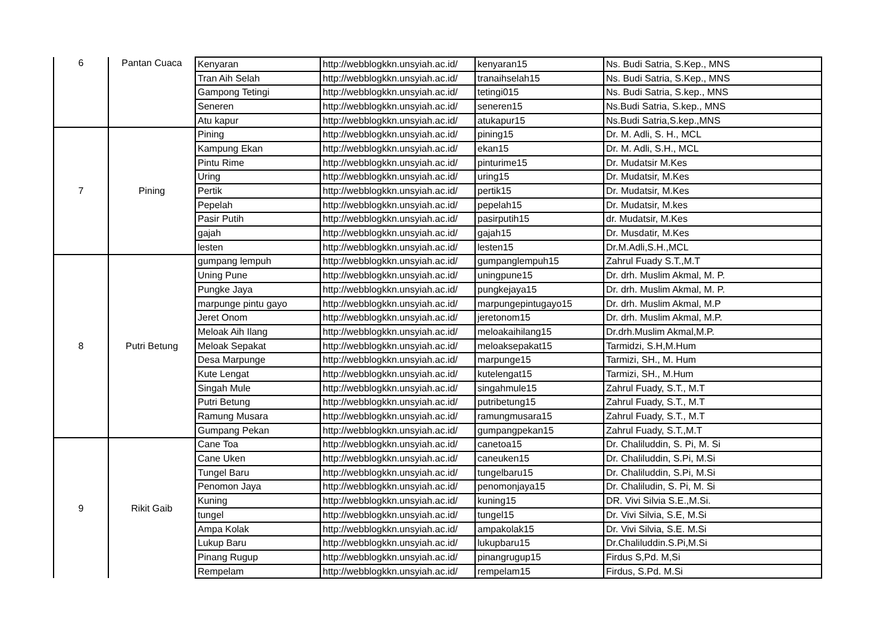| 6 | Pantan Cuaca | Kenyaran | http://webblogkkn.unsyiah.ac.id/ | kenyaran15 | Ns. Budi Satria, S.Kep., MNS |
| | | Tran Aih Selah | http://webblogkkn.unsyiah.ac.id/ | tranaihselah15 | Ns. Budi Satria, S.Kep., MNS |
| | | Gampong Tetingi | http://webblogkkn.unsyiah.ac.id/ | tetingi015 | Ns. Budi Satria, S.kep., MNS |
| | | Seneren | http://webblogkkn.unsyiah.ac.id/ | seneren15 | Ns.Budi Satria, S.kep., MNS |
| | | Atu kapur | http://webblogkkn.unsyiah.ac.id/ | atukapur15 | Ns.Budi Satria,S.kep.,MNS |
| 7 | Pining | Pining | http://webblogkkn.unsyiah.ac.id/ | pining15 | Dr. M. Adli, S. H., MCL |
| | | Kampung Ekan | http://webblogkkn.unsyiah.ac.id/ | ekan15 | Dr. M. Adli, S.H., MCL |
| | | Pintu Rime | http://webblogkkn.unsyiah.ac.id/ | pinturime15 | Dr. Mudatsir M.Kes |
| | | Uring | http://webblogkkn.unsyiah.ac.id/ | uring15 | Dr. Mudatsir, M.Kes |
| | | Pertik | http://webblogkkn.unsyiah.ac.id/ | pertik15 | Dr. Mudatsir, M.Kes |
| | | Pepelah | http://webblogkkn.unsyiah.ac.id/ | pepelah15 | Dr. Mudatsir, M.kes |
| | | Pasir Putih | http://webblogkkn.unsyiah.ac.id/ | pasirputih15 | dr. Mudatsir, M.Kes |
| | | gajah | http://webblogkkn.unsyiah.ac.id/ | gajah15 | Dr. Musdatir, M.Kes |
| | | lesten | http://webblogkkn.unsyiah.ac.id/ | lesten15 | Dr.M.Adli,S.H.,MCL |
| 8 | Putri Betung | gumpang lempuh | http://webblogkkn.unsyiah.ac.id/ | gumpanglempuh15 | Zahrul Fuady S.T.,M.T |
| | | Uning Pune | http://webblogkkn.unsyiah.ac.id/ | uningpune15 | Dr. drh. Muslim Akmal, M. P. |
| | | Pungke Jaya | http://webblogkkn.unsyiah.ac.id/ | pungkejaya15 | Dr. drh. Muslim Akmal, M. P. |
| | | marpunge pintu gayo | http://webblogkkn.unsyiah.ac.id/ | marpungepintugayo15 | Dr. drh. Muslim Akmal, M.P |
| | | Jeret Onom | http://webblogkkn.unsyiah.ac.id/ | jeretonom15 | Dr. drh. Muslim Akmal, M.P. |
| | | Meloak Aih Ilang | http://webblogkkn.unsyiah.ac.id/ | meloakaihilang15 | Dr.drh.Muslim Akmal,M.P. |
| | | Meloak Sepakat | http://webblogkkn.unsyiah.ac.id/ | meloaksepakat15 | Tarmidzi, S.H,M.Hum |
| | | Desa Marpunge | http://webblogkkn.unsyiah.ac.id/ | marpunge15 | Tarmizi, SH., M. Hum |
| | | Kute Lengat | http://webblogkkn.unsyiah.ac.id/ | kutelengat15 | Tarmizi, SH., M.Hum |
| | | Singah Mule | http://webblogkkn.unsyiah.ac.id/ | singahmule15 | Zahrul Fuady, S.T., M.T |
| | | Putri Betung | http://webblogkkn.unsyiah.ac.id/ | putribetung15 | Zahrul Fuady, S.T., M.T |
| | | Ramung Musara | http://webblogkkn.unsyiah.ac.id/ | ramungmusara15 | Zahrul Fuady, S.T., M.T |
| | | Gumpang Pekan | http://webblogkkn.unsyiah.ac.id/ | gumpangpekan15 | Zahrul Fuady, S.T.,M.T |
| 9 | Rikit Gaib | Cane Toa | http://webblogkkn.unsyiah.ac.id/ | canetoa15 | Dr. Chaliluddin, S. Pi, M. Si |
| | | Cane Uken | http://webblogkkn.unsyiah.ac.id/ | caneuken15 | Dr. Chaliluddin, S.Pi, M.Si |
| | | Tungel Baru | http://webblogkkn.unsyiah.ac.id/ | tungelbaru15 | Dr. Chaliluddin, S.Pi, M.Si |
| | | Penomon Jaya | http://webblogkkn.unsyiah.ac.id/ | penomonjaya15 | Dr. Chaliludin, S. Pi, M. Si |
| | | Kuning | http://webblogkkn.unsyiah.ac.id/ | kuning15 | DR. Vivi Silvia S.E.,M.Si. |
| | | tungel | http://webblogkkn.unsyiah.ac.id/ | tungel15 | Dr. Vivi Silvia, S.E, M.Si |
| | | Ampa Kolak | http://webblogkkn.unsyiah.ac.id/ | ampakolak15 | Dr. Vivi Silvia, S.E. M.Si |
| | | Lukup Baru | http://webblogkkn.unsyiah.ac.id/ | lukupbaru15 | Dr.Chaliluddin.S.Pi,M.Si |
| | | Pinang Rugup | http://webblogkkn.unsyiah.ac.id/ | pinangrugup15 | Firdus S,Pd. M,Si |
| | | Rempelam | http://webblogkkn.unsyiah.ac.id/ | rempelam15 | Firdus, S.Pd. M.Si |